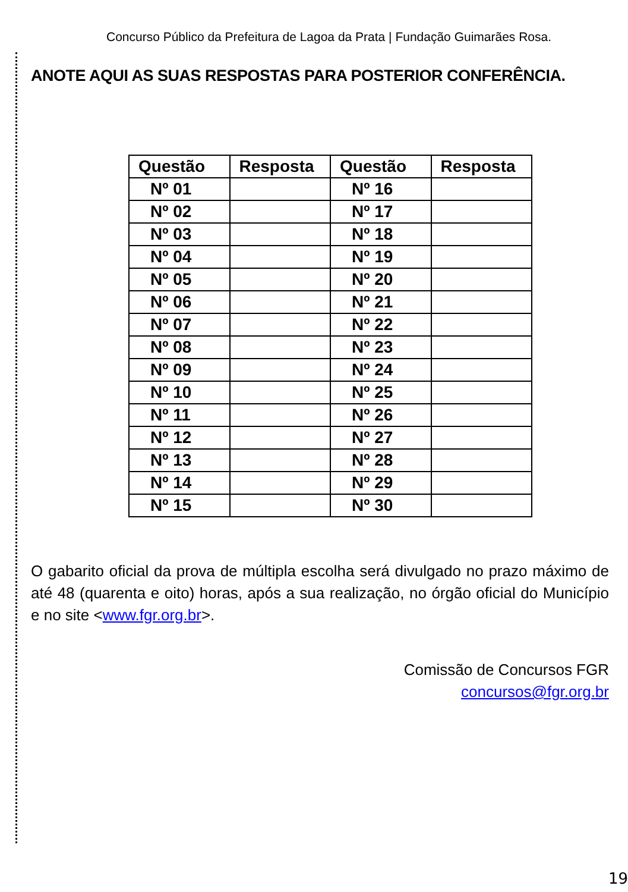Concurso Público da Prefeitura de Lagoa da Prata | Fundação Guimarães Rosa.
ANOTE AQUI AS SUAS RESPOSTAS PARA POSTERIOR CONFERÊNCIA.
| Questão | Resposta | Questão | Resposta |
| --- | --- | --- | --- |
| Nº 01 | | Nº 16 | |
| Nº 02 | | Nº 17 | |
| Nº 03 | | Nº 18 | |
| Nº 04 | | Nº 19 | |
| Nº 05 | | Nº 20 | |
| Nº 06 | | Nº 21 | |
| Nº 07 | | Nº 22 | |
| Nº 08 | | Nº 23 | |
| Nº 09 | | Nº 24 | |
| Nº 10 | | Nº 25 | |
| Nº 11 | | Nº 26 | |
| Nº 12 | | Nº 27 | |
| Nº 13 | | Nº 28 | |
| Nº 14 | | Nº 29 | |
| Nº 15 | | Nº 30 | |
O gabarito oficial da prova de múltipla escolha será divulgado no prazo máximo de até 48 (quarenta e oito) horas, após a sua realização, no órgão oficial do Município e no site <www.fgr.org.br>.
Comissão de Concursos FGR
concursos@fgr.org.br
19